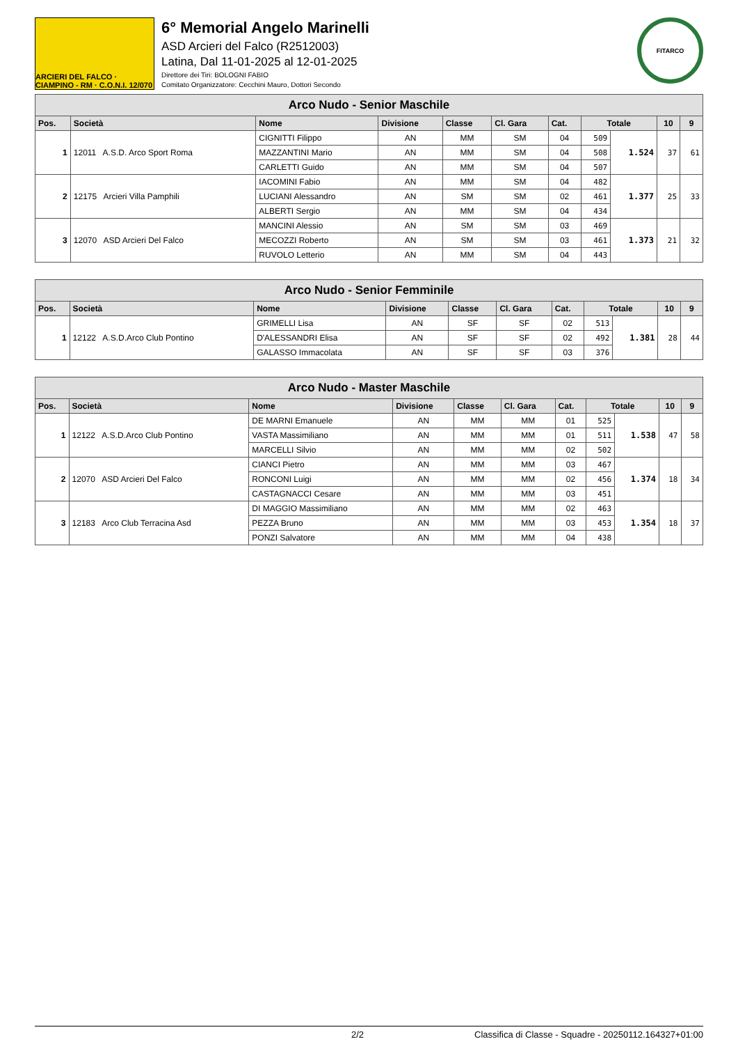ARCIERI DEL FALCO · CIAMPINO - RM · C.O.N.I. 12/070
6° Memorial Angelo Marinelli
ASD Arcieri del Falco (R2512003)
Latina, Dal 11-01-2025 al 12-01-2025
Direttore dei Tiri: BOLOGNI FABIO
Comitato Organizzatore: Cecchini Mauro, Dottori Secondo
FITARCO
| Arco Nudo - Senior Maschile | | | | | | | | | | |
| Pos. | Società | Nome | Divisione | Classe | Cl. Gara | Cat. | Totale | | 10 | 9 |
| 1 | 12011 A.S.D. Arco Sport Roma | CIGNITTI Filippo | AN | MM | SM | 04 | 509 | 1.524 | 37 | 61 |
| | | MAZZANTINI Mario | AN | MM | SM | 04 | 508 | | | |
| | | CARLETTI Guido | AN | MM | SM | 04 | 507 | | | |
| 2 | 12175 Arcieri Villa Pamphili | IACOMINI Fabio | AN | MM | SM | 04 | 482 | 1.377 | 25 | 33 |
| | | LUCIANI Alessandro | AN | SM | SM | 02 | 461 | | | |
| | | ALBERTI Sergio | AN | MM | SM | 04 | 434 | | | |
| 3 | 12070 ASD Arcieri Del Falco | MANCINI Alessio | AN | SM | SM | 03 | 469 | 1.373 | 21 | 32 |
| | | MECOZZI Roberto | AN | SM | SM | 03 | 461 | | | |
| | | RUVOLO Letterio | AN | MM | SM | 04 | 443 | | | |
| Arco Nudo - Senior Femminile | | | | | | | | | | |
| Pos. | Società | Nome | Divisione | Classe | Cl. Gara | Cat. | Totale | | 10 | 9 |
| 1 | 12122 A.S.D.Arco Club Pontino | GRIMELLI Lisa | AN | SF | SF | 02 | 513 | 1.381 | 28 | 44 |
| | | D'ALESSANDRI Elisa | AN | SF | SF | 02 | 492 | | | |
| | | GALASSO Immacolata | AN | SF | SF | 03 | 376 | | | |
| Arco Nudo - Master Maschile | | | | | | | | | | |
| Pos. | Società | Nome | Divisione | Classe | Cl. Gara | Cat. | Totale | | 10 | 9 |
| 1 | 12122 A.S.D.Arco Club Pontino | DE MARNI Emanuele | AN | MM | MM | 01 | 525 | 1.538 | 47 | 58 |
| | | VASTA Massimiliano | AN | MM | MM | 01 | 511 | | | |
| | | MARCELLI Silvio | AN | MM | MM | 02 | 502 | | | |
| 2 | 12070 ASD Arcieri Del Falco | CIANCI Pietro | AN | MM | MM | 03 | 467 | 1.374 | 18 | 34 |
| | | RONCONI Luigi | AN | MM | MM | 02 | 456 | | | |
| | | CASTAGNACCI Cesare | AN | MM | MM | 03 | 451 | | | |
| 3 | 12183 Arco Club Terracina Asd | DI MAGGIO Massimiliano | AN | MM | MM | 02 | 463 | 1.354 | 18 | 37 |
| | | PEZZA Bruno | AN | MM | MM | 03 | 453 | | | |
| | | PONZI Salvatore | AN | MM | MM | 04 | 438 | | | |
2/2 Classifica di Classe - Squadre - 20250112.164327+01:00